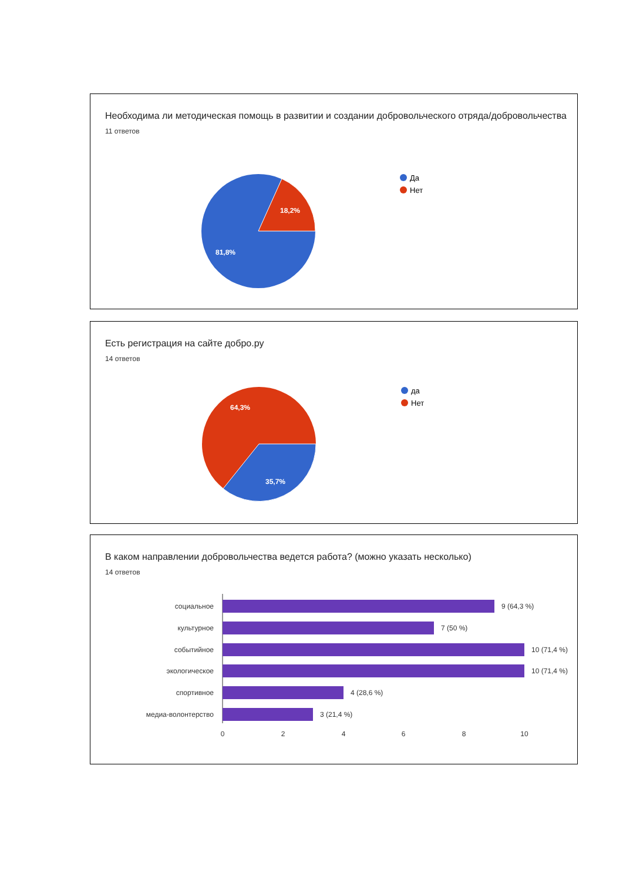Необходима ли методическая помощь в развитии и создании добровольческого отряда/добровольчества
11 ответов
18,2%
81,8%
Да
Нет
Есть регистрация на сайте добро.ру
14 ответов
64,3%
35,7%
да
Нет
В каком направлении добровольчества ведется работа? (можно указать несколько)
14 ответов
социальное
9 (64,3 %)
культурное
7 (50 %)
событийное
10 (71,4 %)
экологическое
10 (71,4 %)
спортивное
4 (28,6 %)
медиа-волонтерство
3 (21,4 %)
0
2
4
6
8
10